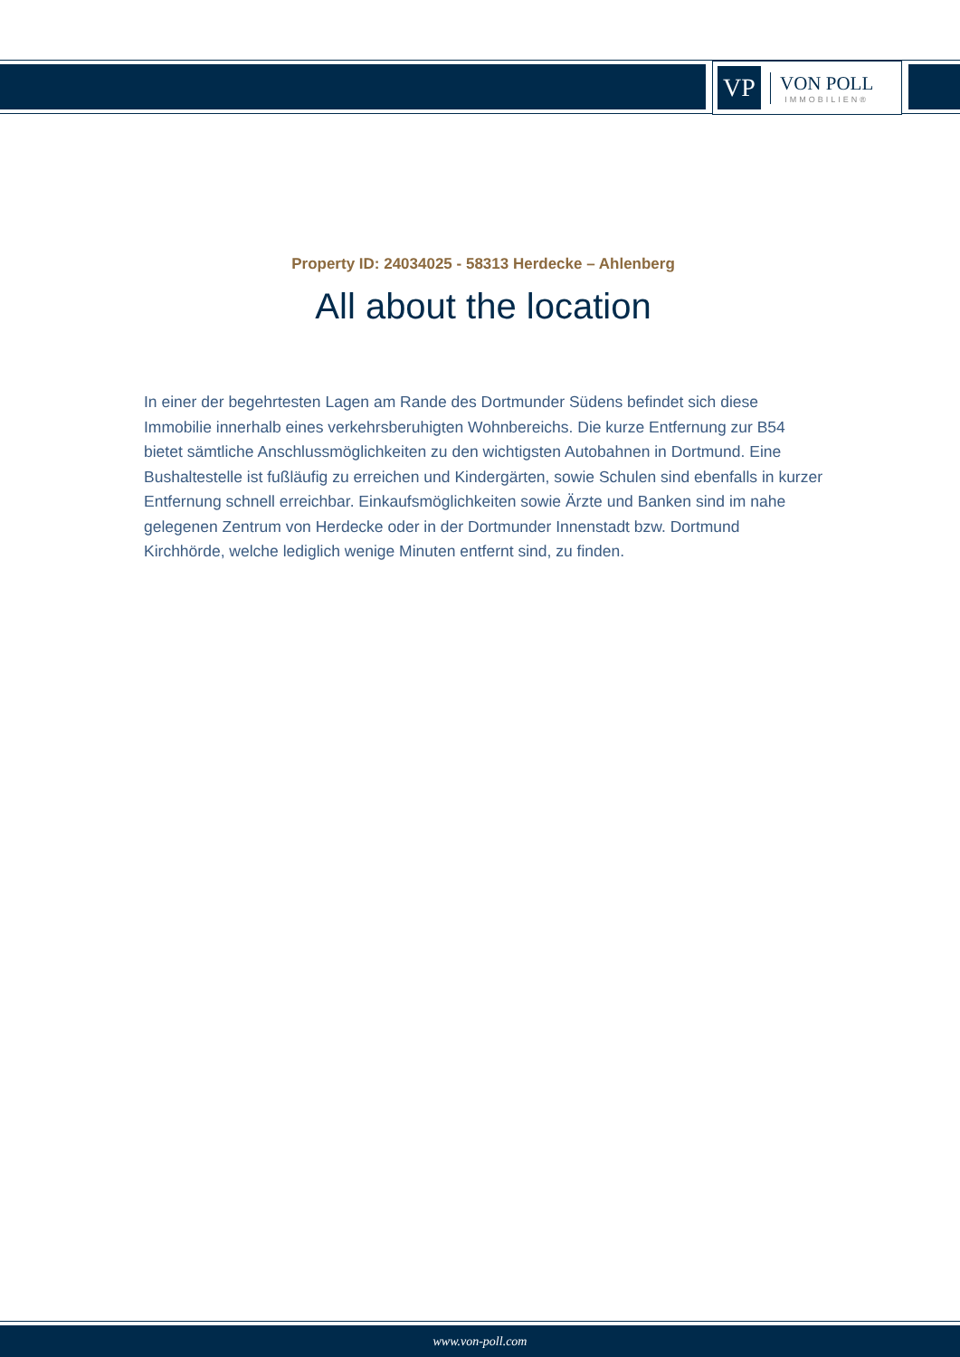VP
VON POLL
IMMOBILIEN®
Property ID: 24034025 - 58313 Herdecke – Ahlenberg
All about the location
In einer der begehrtesten Lagen am Rande des Dortmunder Südens befindet sich diese Immobilie innerhalb eines verkehrsberuhigten Wohnbereichs. Die kurze Entfernung zur B54 bietet sämtliche Anschlussmöglichkeiten zu den wichtigsten Autobahnen in Dortmund. Eine Bushaltestelle ist fußläufig zu erreichen und Kindergärten, sowie Schulen sind ebenfalls in kurzer Entfernung schnell erreichbar. Einkaufsmöglichkeiten sowie Ärzte und Banken sind im nahe gelegenen Zentrum von Herdecke oder in der Dortmunder Innenstadt bzw. Dortmund Kirchhörde, welche lediglich wenige Minuten entfernt sind, zu finden.
www.von-poll.com